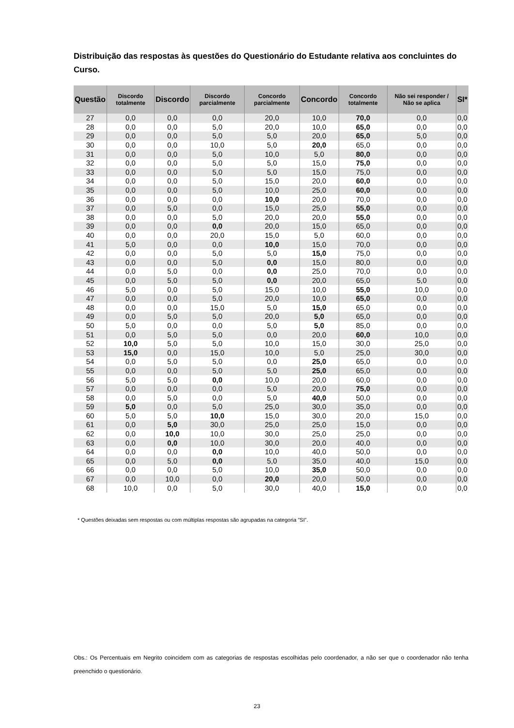Distribuição das respostas às questões do Questionário do Estudante relativa aos concluintes do Curso.
| Questão | Discordo totalmente | Discordo | Discordo parcialmente | Concordo parcialmente | Concordo | Concordo totalmente | Não sei responder / Não se aplica | SI* |
| --- | --- | --- | --- | --- | --- | --- | --- | --- |
| 27 | 0,0 | 0,0 | 0,0 | 20,0 | 10,0 | 70,0 | 0,0 | 0,0 |
| 28 | 0,0 | 0,0 | 5,0 | 20,0 | 10,0 | 65,0 | 0,0 | 0,0 |
| 29 | 0,0 | 0,0 | 5,0 | 5,0 | 20,0 | 65,0 | 5,0 | 0,0 |
| 30 | 0,0 | 0,0 | 10,0 | 5,0 | 20,0 | 65,0 | 0,0 | 0,0 |
| 31 | 0,0 | 0,0 | 5,0 | 10,0 | 5,0 | 80,0 | 0,0 | 0,0 |
| 32 | 0,0 | 0,0 | 5,0 | 5,0 | 15,0 | 75,0 | 0,0 | 0,0 |
| 33 | 0,0 | 0,0 | 5,0 | 5,0 | 15,0 | 75,0 | 0,0 | 0,0 |
| 34 | 0,0 | 0,0 | 5,0 | 15,0 | 20,0 | 60,0 | 0,0 | 0,0 |
| 35 | 0,0 | 0,0 | 5,0 | 10,0 | 25,0 | 60,0 | 0,0 | 0,0 |
| 36 | 0,0 | 0,0 | 0,0 | 10,0 | 20,0 | 70,0 | 0,0 | 0,0 |
| 37 | 0,0 | 5,0 | 0,0 | 15,0 | 25,0 | 55,0 | 0,0 | 0,0 |
| 38 | 0,0 | 0,0 | 5,0 | 20,0 | 20,0 | 55,0 | 0,0 | 0,0 |
| 39 | 0,0 | 0,0 | 0,0 | 20,0 | 15,0 | 65,0 | 0,0 | 0,0 |
| 40 | 0,0 | 0,0 | 20,0 | 15,0 | 5,0 | 60,0 | 0,0 | 0,0 |
| 41 | 5,0 | 0,0 | 0,0 | 10,0 | 15,0 | 70,0 | 0,0 | 0,0 |
| 42 | 0,0 | 0,0 | 5,0 | 5,0 | 15,0 | 75,0 | 0,0 | 0,0 |
| 43 | 0,0 | 0,0 | 5,0 | 0,0 | 15,0 | 80,0 | 0,0 | 0,0 |
| 44 | 0,0 | 5,0 | 0,0 | 0,0 | 25,0 | 70,0 | 0,0 | 0,0 |
| 45 | 0,0 | 5,0 | 5,0 | 0,0 | 20,0 | 65,0 | 5,0 | 0,0 |
| 46 | 5,0 | 0,0 | 5,0 | 15,0 | 10,0 | 55,0 | 10,0 | 0,0 |
| 47 | 0,0 | 0,0 | 5,0 | 20,0 | 10,0 | 65,0 | 0,0 | 0,0 |
| 48 | 0,0 | 0,0 | 15,0 | 5,0 | 15,0 | 65,0 | 0,0 | 0,0 |
| 49 | 0,0 | 5,0 | 5,0 | 20,0 | 5,0 | 65,0 | 0,0 | 0,0 |
| 50 | 5,0 | 0,0 | 0,0 | 5,0 | 5,0 | 85,0 | 0,0 | 0,0 |
| 51 | 0,0 | 5,0 | 5,0 | 0,0 | 20,0 | 60,0 | 10,0 | 0,0 |
| 52 | 10,0 | 5,0 | 5,0 | 10,0 | 15,0 | 30,0 | 25,0 | 0,0 |
| 53 | 15,0 | 0,0 | 15,0 | 10,0 | 5,0 | 25,0 | 30,0 | 0,0 |
| 54 | 0,0 | 5,0 | 5,0 | 0,0 | 25,0 | 65,0 | 0,0 | 0,0 |
| 55 | 0,0 | 0,0 | 5,0 | 5,0 | 25,0 | 65,0 | 0,0 | 0,0 |
| 56 | 5,0 | 5,0 | 0,0 | 10,0 | 20,0 | 60,0 | 0,0 | 0,0 |
| 57 | 0,0 | 0,0 | 0,0 | 5,0 | 20,0 | 75,0 | 0,0 | 0,0 |
| 58 | 0,0 | 5,0 | 0,0 | 5,0 | 40,0 | 50,0 | 0,0 | 0,0 |
| 59 | 5,0 | 0,0 | 5,0 | 25,0 | 30,0 | 35,0 | 0,0 | 0,0 |
| 60 | 5,0 | 5,0 | 10,0 | 15,0 | 30,0 | 20,0 | 15,0 | 0,0 |
| 61 | 0,0 | 5,0 | 30,0 | 25,0 | 25,0 | 15,0 | 0,0 | 0,0 |
| 62 | 0,0 | 10,0 | 10,0 | 30,0 | 25,0 | 25,0 | 0,0 | 0,0 |
| 63 | 0,0 | 0,0 | 10,0 | 30,0 | 20,0 | 40,0 | 0,0 | 0,0 |
| 64 | 0,0 | 0,0 | 0,0 | 10,0 | 40,0 | 50,0 | 0,0 | 0,0 |
| 65 | 0,0 | 5,0 | 0,0 | 5,0 | 35,0 | 40,0 | 15,0 | 0,0 |
| 66 | 0,0 | 0,0 | 5,0 | 10,0 | 35,0 | 50,0 | 0,0 | 0,0 |
| 67 | 0,0 | 10,0 | 0,0 | 20,0 | 20,0 | 50,0 | 0,0 | 0,0 |
| 68 | 10,0 | 0,0 | 5,0 | 30,0 | 40,0 | 15,0 | 0,0 | 0,0 |
* Questões deixadas sem respostas ou com múltiplas respostas são agrupadas na categoria ”SI”.
Obs.: Os Percentuais em Negrito coincidem com as categorias de respostas escolhidas pelo coordenador, a não ser que o coordenador não tenha preenchido o questionário.
23